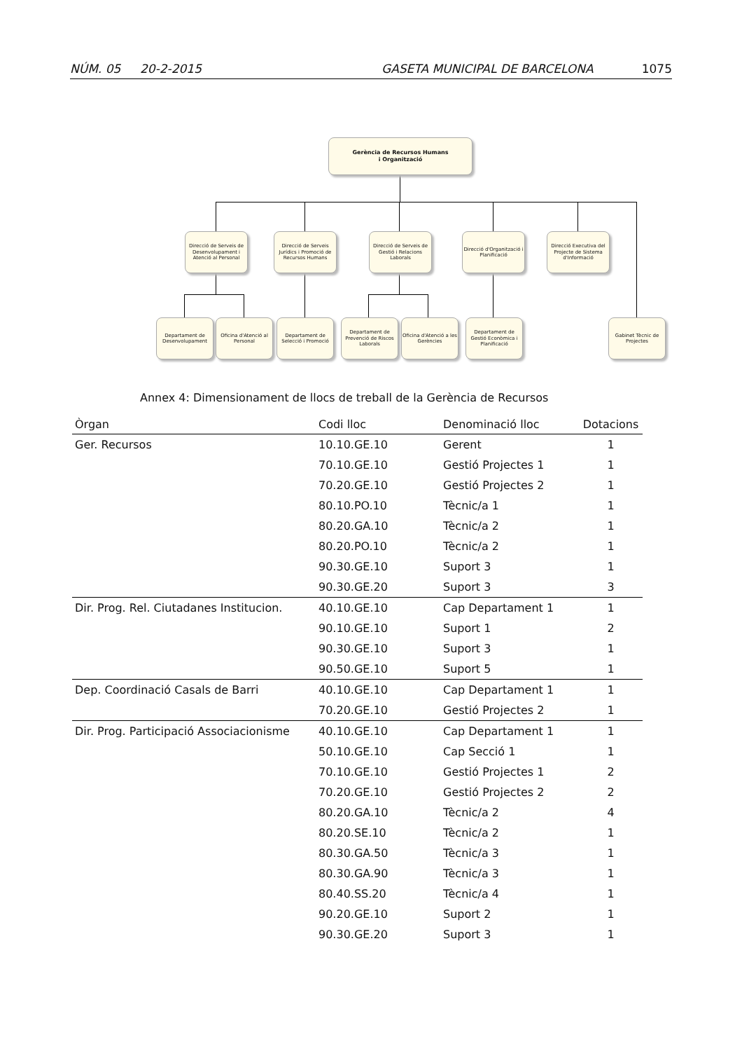NÚM. 05 20-2-2015 GASETA MUNICIPAL DE BARCELONA 1075
Gerència de Recursos Humans
i Organització
Direcció de Serveis de Desenvolupament i Atenció al Personal
Direcció de Serveis Jurídics i Promoció de Recursos Humans
Direcció de Serveis de Gestió i Relacions Laborals
Direcció d'Organització i Planificació
Direcció Executiva del Projecte de Sistema d'Informació
Departament de Desenvolupament
Oficina d'Atenció al Personal
Departament de Selecció i Promoció
Departament de Prevenció de Riscos Laborals
Oficina d'Atenció a les Gerències
Departament de Gestió Econòmica i Planificació
Gabinet Tècnic de Projectes
Annex 4: Dimensionament de llocs de treball de la Gerència de Recursos
| Òrgan | Codi lloc | Denominació lloc | Dotacions |
| --- | --- | --- | --- |
| Ger. Recursos | 10.10.GE.10 | Gerent | 1 |
| | 70.10.GE.10 | Gestió Projectes 1 | 1 |
| | 70.20.GE.10 | Gestió Projectes 2 | 1 |
| | 80.10.PO.10 | Tècnic/a 1 | 1 |
| | 80.20.GA.10 | Tècnic/a 2 | 1 |
| | 80.20.PO.10 | Tècnic/a 2 | 1 |
| | 90.30.GE.10 | Suport 3 | 1 |
| | 90.30.GE.20 | Suport 3 | 3 |
| Dir. Prog. Rel. Ciutadanes Institucion. | 40.10.GE.10 | Cap Departament 1 | 1 |
| | 90.10.GE.10 | Suport 1 | 2 |
| | 90.30.GE.10 | Suport 3 | 1 |
| | 90.50.GE.10 | Suport 5 | 1 |
| Dep. Coordinació Casals de Barri | 40.10.GE.10 | Cap Departament 1 | 1 |
| | 70.20.GE.10 | Gestió Projectes 2 | 1 |
| Dir. Prog. Participació Associacionisme | 40.10.GE.10 | Cap Departament 1 | 1 |
| | 50.10.GE.10 | Cap Secció 1 | 1 |
| | 70.10.GE.10 | Gestió Projectes 1 | 2 |
| | 70.20.GE.10 | Gestió Projectes 2 | 2 |
| | 80.20.GA.10 | Tècnic/a 2 | 4 |
| | 80.20.SE.10 | Tècnic/a 2 | 1 |
| | 80.30.GA.50 | Tècnic/a 3 | 1 |
| | 80.30.GA.90 | Tècnic/a 3 | 1 |
| | 80.40.SS.20 | Tècnic/a 4 | 1 |
| | 90.20.GE.10 | Suport 2 | 1 |
| | 90.30.GE.20 | Suport 3 | 1 |